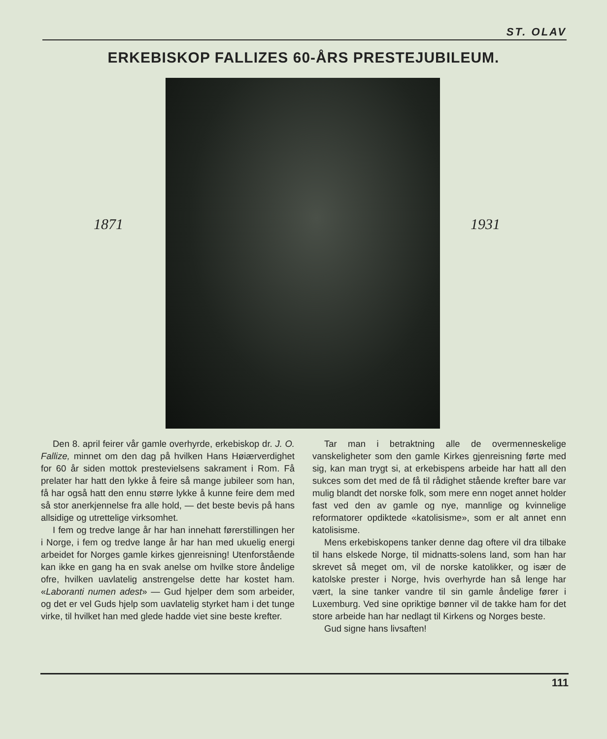ST. OLAV
ERKEBISKOP FALLIZES 60-ÅRS PRESTEJUBILEUM.
1871 1931
Den 8. april feirer vår gamle overhyrde, erkebiskop dr. J. O. Fallize, minnet om den dag på hvilken Hans Høiærverdighet for 60 år siden mottok prestevielsens sakrament i Rom. Få prelater har hatt den lykke å feire så mange jubileer som han, få har også hatt den ennu større lykke å kunne feire dem med så stor anerkjennelse fra alle hold, — det beste bevis på hans allsidige og utrettelige virksomhet.
I fem og tredve lange år har han innehatt førerstillingen her i Norge, i fem og tredve lange år har han med ukuelig energi arbeidet for Norges gamle kirkes gjenreisning! Utenforstående kan ikke en gang ha en svak anelse om hvilke store åndelige ofre, hvilken uavlatelig anstrengelse dette har kostet ham. «Laboranti numen adest» — Gud hjelper dem som arbeider, og det er vel Guds hjelp som uavlatelig styrket ham i det tunge virke, til hvilket han med glede hadde viet sine beste krefter.
Tar man i betraktning alle de overmenneskelige vanskeligheter som den gamle Kirkes gjenreisning førte med sig, kan man trygt si, at erkebispens arbeide har hatt all den sukces som det med de få til rådighet stående krefter bare var mulig blandt det norske folk, som mere enn noget annet holder fast ved den av gamle og nye, mannlige og kvinnelige reformatorer opdiktede «katolisisme», som er alt annet enn katolisisme.
Mens erkebiskopens tanker denne dag oftere vil dra tilbake til hans elskede Norge, til midnatts-solens land, som han har skrevet så meget om, vil de norske katolikker, og især de katolske prester i Norge, hvis overhyrde han så lenge har vært, la sine tanker vandre til sin gamle åndelige fører i Luxemburg. Ved sine opriktige bønner vil de takke ham for det store arbeide han har nedlagt til Kirkens og Norges beste.
Gud signe hans livsaften!
111